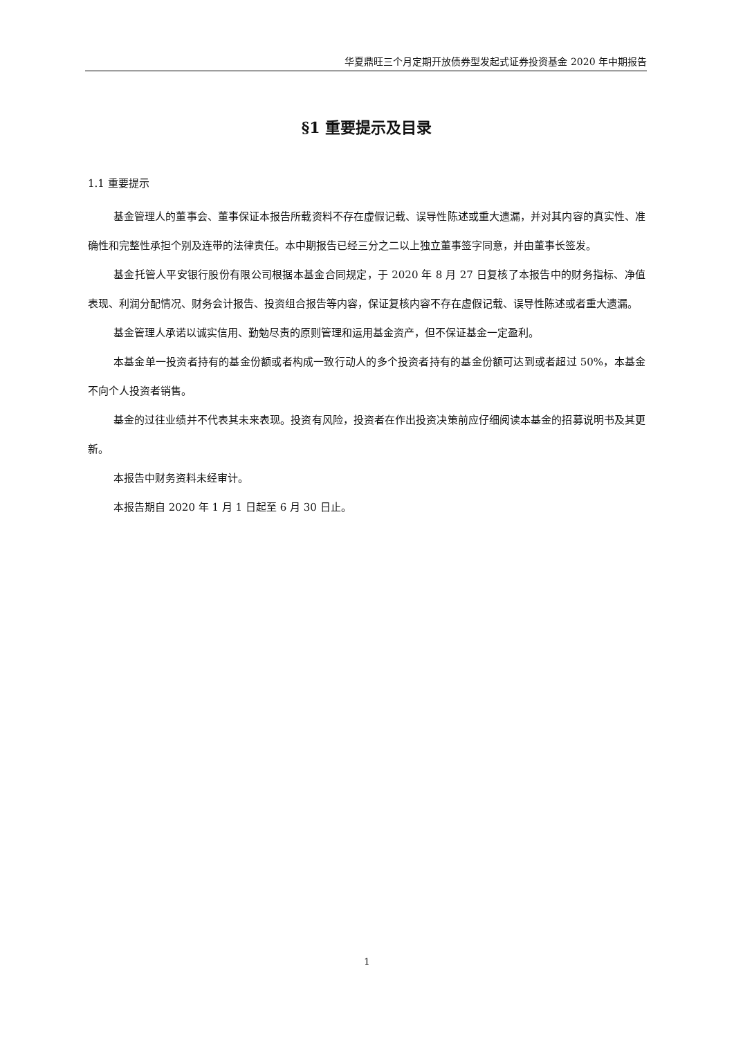华夏鼎旺三个月定期开放债券型发起式证券投资基金 2020 年中期报告
§1 重要提示及目录
1.1 重要提示
基金管理人的董事会、董事保证本报告所载资料不存在虚假记载、误导性陈述或重大遗漏，并对其内容的真实性、准确性和完整性承担个别及连带的法律责任。本中期报告已经三分之二以上独立董事签字同意，并由董事长签发。
基金托管人平安银行股份有限公司根据本基金合同规定，于 2020 年 8 月 27 日复核了本报告中的财务指标、净值表现、利润分配情况、财务会计报告、投资组合报告等内容，保证复核内容不存在虚假记载、误导性陈述或者重大遗漏。
基金管理人承诺以诚实信用、勤勉尽责的原则管理和运用基金资产，但不保证基金一定盈利。
本基金单一投资者持有的基金份额或者构成一致行动人的多个投资者持有的基金份额可达到或者超过 50%，本基金不向个人投资者销售。
基金的过往业绩并不代表其未来表现。投资有风险，投资者在作出投资决策前应仔细阅读本基金的招募说明书及其更新。
本报告中财务资料未经审计。
本报告期自 2020 年 1 月 1 日起至 6 月 30 日止。
1